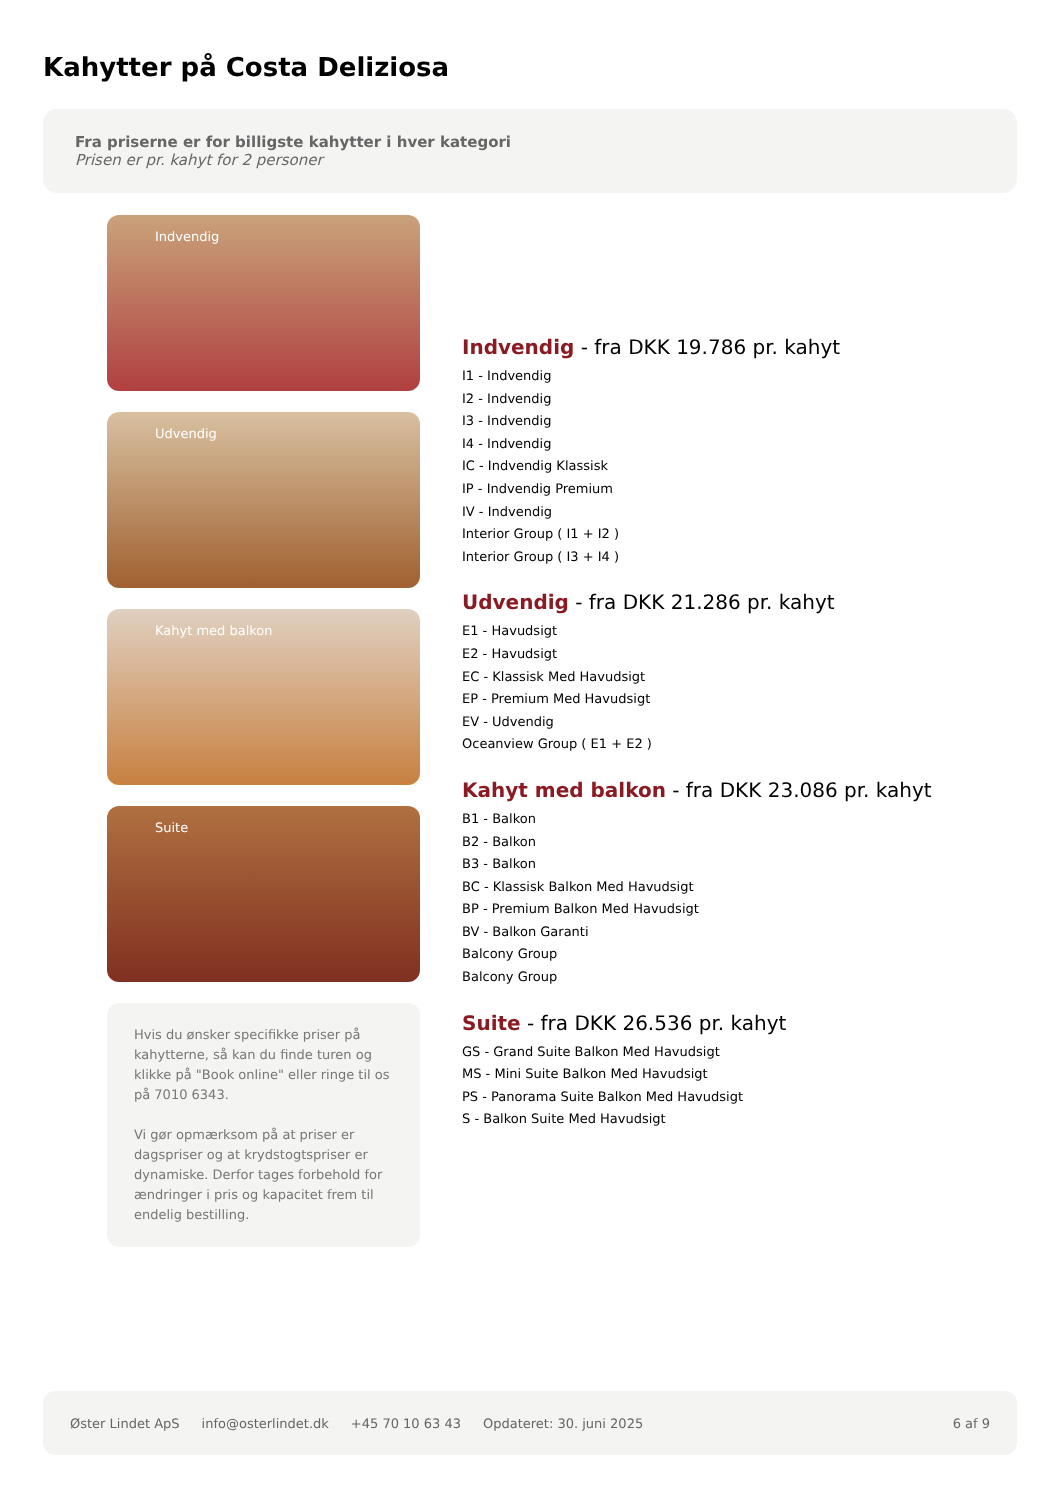Kahytter på Costa Deliziosa
Fra priserne er for billigste kahytter i hver kategori
Prisen er pr. kahyt for 2 personer
Indvendig
Udvendig
Kahyt med balkon
Suite
Hvis du ønsker specifikke priser på kahytterne, så kan du finde turen og klikke på "Book online" eller ringe til os på 7010 6343.
Vi gør opmærksom på at priser er dagspriser og at krydstogtspriser er dynamiske. Derfor tages forbehold for ændringer i pris og kapacitet frem til endelig bestilling.
Indvendig - fra DKK 19.786 pr. kahyt
I1 - Indvendig
I2 - Indvendig
I3 - Indvendig
I4 - Indvendig
IC - Indvendig Klassisk
IP - Indvendig Premium
IV - Indvendig
Interior Group ( I1 + I2 )
Interior Group ( I3 + I4 )
Udvendig - fra DKK 21.286 pr. kahyt
E1 - Havudsigt
E2 - Havudsigt
EC - Klassisk Med Havudsigt
EP - Premium Med Havudsigt
EV - Udvendig
Oceanview Group ( E1 + E2 )
Kahyt med balkon - fra DKK 23.086 pr. kahyt
B1 - Balkon
B2 - Balkon
B3 - Balkon
BC - Klassisk Balkon Med Havudsigt
BP - Premium Balkon Med Havudsigt
BV - Balkon Garanti
Balcony Group
Balcony Group
Suite - fra DKK 26.536 pr. kahyt
GS - Grand Suite Balkon Med Havudsigt
MS - Mini Suite Balkon Med Havudsigt
PS - Panorama Suite Balkon Med Havudsigt
S - Balkon Suite Med Havudsigt
Øster Lindet ApS info@osterlindet.dk +45 70 10 63 43 Opdateret: 30. juni 2025 6 af 9